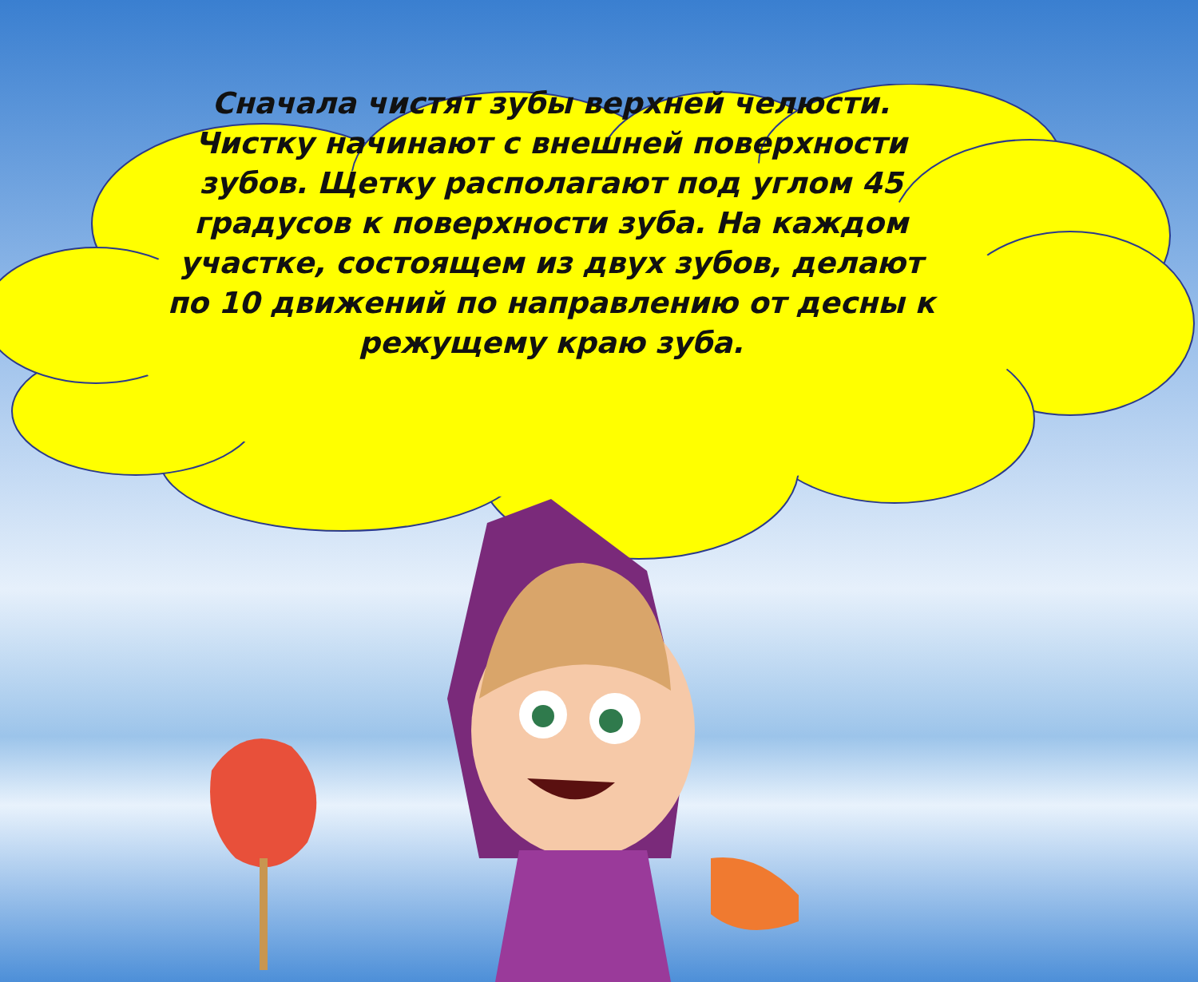Сначала чистят зубы верхней челюсти. Чистку начинают с внешней поверхности зубов. Щетку располагают под углом 45 градусов к поверхности зуба. На каждом участке, состоящем из двух зубов, делают по 10 движений по направлению от десны к режущему краю зуба.